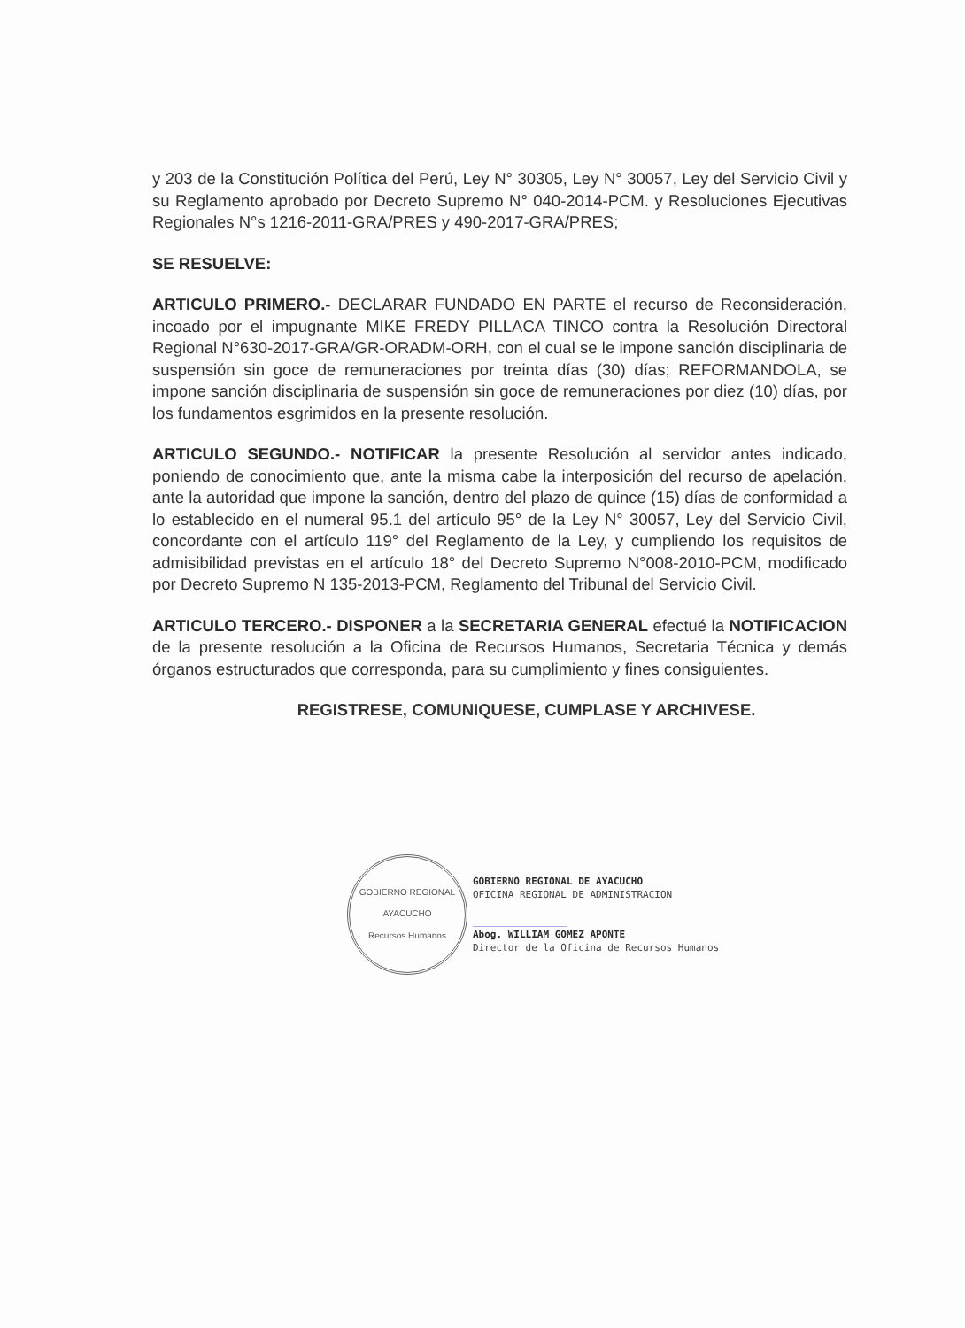y 203 de la Constitución Política del Perú, Ley N° 30305, Ley N° 30057, Ley del Servicio Civil y su Reglamento aprobado por Decreto Supremo N° 040-2014-PCM. y Resoluciones Ejecutivas Regionales N°s 1216-2011-GRA/PRES y 490-2017-GRA/PRES;
SE RESUELVE:
ARTICULO PRIMERO.- DECLARAR FUNDADO EN PARTE el recurso de Reconsideración, incoado por el impugnante MIKE FREDY PILLACA TINCO contra la Resolución Directoral Regional N°630-2017-GRA/GR-ORADM-ORH, con el cual se le impone sanción disciplinaria de suspensión sin goce de remuneraciones por treinta días (30) días; REFORMANDOLA, se impone sanción disciplinaria de suspensión sin goce de remuneraciones por diez (10) días, por los fundamentos esgrimidos en la presente resolución.
ARTICULO SEGUNDO.- NOTIFICAR la presente Resolución al servidor antes indicado, poniendo de conocimiento que, ante la misma cabe la interposición del recurso de apelación, ante la autoridad que impone la sanción, dentro del plazo de quince (15) días de conformidad a lo establecido en el numeral 95.1 del artículo 95° de la Ley N° 30057, Ley del Servicio Civil, concordante con el artículo 119° del Reglamento de la Ley, y cumpliendo los requisitos de admisibilidad previstas en el artículo 18° del Decreto Supremo N°008-2010-PCM, modificado por Decreto Supremo N 135-2013-PCM, Reglamento del Tribunal del Servicio Civil.
ARTICULO TERCERO.- DISPONER a la SECRETARIA GENERAL efectué la NOTIFICACION de la presente resolución a la Oficina de Recursos Humanos, Secretaria Técnica y demás órganos estructurados que corresponda, para su cumplimiento y fines consiguientes.
REGISTRESE, COMUNIQUESE, CUMPLASE Y ARCHIVESE.
GOBIERNO REGIONAL
AYACUCHO
Recursos Humanos
GOBIERNO REGIONAL DE AYACUCHO
OFICINA REGIONAL DE ADMINISTRACION
________________
Abog. WILLIAM GOMEZ APONTE
Director de la Oficina de Recursos Humanos